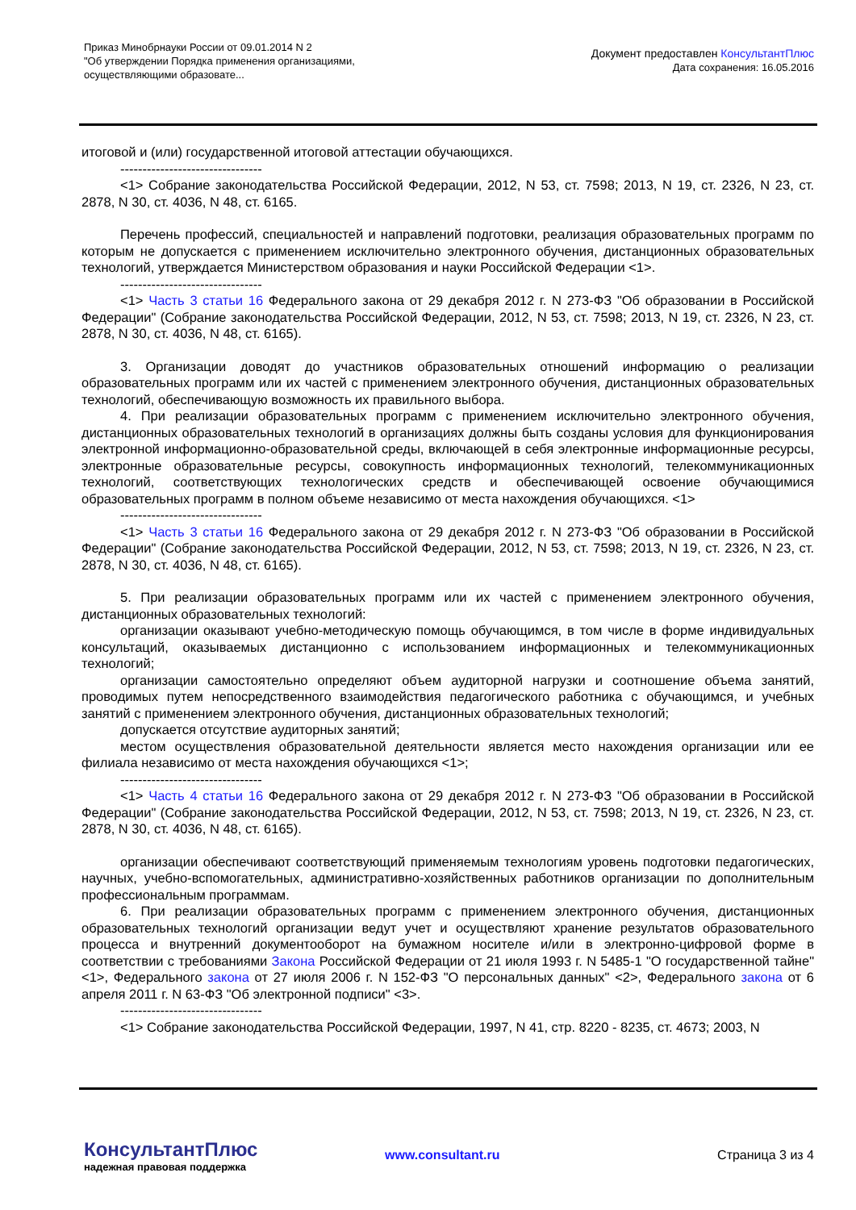Приказ Минобрнауки России от 09.01.2014 N 2
"Об утверждении Порядка применения организациями,
осуществляющими образовате...
Документ предоставлен КонсультантПлюс
Дата сохранения: 16.05.2016
итоговой и (или) государственной итоговой аттестации обучающихся.
--------------------------------
<1> Собрание законодательства Российской Федерации, 2012, N 53, ст. 7598; 2013, N 19, ст. 2326, N 23, ст. 2878, N 30, ст. 4036, N 48, ст. 6165.
Перечень профессий, специальностей и направлений подготовки, реализация образовательных программ по которым не допускается с применением исключительно электронного обучения, дистанционных образовательных технологий, утверждается Министерством образования и науки Российской Федерации <1>.
--------------------------------
<1> Часть 3 статьи 16 Федерального закона от 29 декабря 2012 г. N 273-ФЗ "Об образовании в Российской Федерации" (Собрание законодательства Российской Федерации, 2012, N 53, ст. 7598; 2013, N 19, ст. 2326, N 23, ст. 2878, N 30, ст. 4036, N 48, ст. 6165).
3. Организации доводят до участников образовательных отношений информацию о реализации образовательных программ или их частей с применением электронного обучения, дистанционных образовательных технологий, обеспечивающую возможность их правильного выбора.
4. При реализации образовательных программ с применением исключительно электронного обучения, дистанционных образовательных технологий в организациях должны быть созданы условия для функционирования электронной информационно-образовательной среды, включающей в себя электронные информационные ресурсы, электронные образовательные ресурсы, совокупность информационных технологий, телекоммуникационных технологий, соответствующих технологических средств и обеспечивающей освоение обучающимися образовательных программ в полном объеме независимо от места нахождения обучающихся. <1>
--------------------------------
<1> Часть 3 статьи 16 Федерального закона от 29 декабря 2012 г. N 273-ФЗ "Об образовании в Российской Федерации" (Собрание законодательства Российской Федерации, 2012, N 53, ст. 7598; 2013, N 19, ст. 2326, N 23, ст. 2878, N 30, ст. 4036, N 48, ст. 6165).
5. При реализации образовательных программ или их частей с применением электронного обучения, дистанционных образовательных технологий:
организации оказывают учебно-методическую помощь обучающимся, в том числе в форме индивидуальных консультаций, оказываемых дистанционно с использованием информационных и телекоммуникационных технологий;
организации самостоятельно определяют объем аудиторной нагрузки и соотношение объема занятий, проводимых путем непосредственного взаимодействия педагогического работника с обучающимся, и учебных занятий с применением электронного обучения, дистанционных образовательных технологий;
допускается отсутствие аудиторных занятий;
местом осуществления образовательной деятельности является место нахождения организации или ее филиала независимо от места нахождения обучающихся <1>;
--------------------------------
<1> Часть 4 статьи 16 Федерального закона от 29 декабря 2012 г. N 273-ФЗ "Об образовании в Российской Федерации" (Собрание законодательства Российской Федерации, 2012, N 53, ст. 7598; 2013, N 19, ст. 2326, N 23, ст. 2878, N 30, ст. 4036, N 48, ст. 6165).
организации обеспечивают соответствующий применяемым технологиям уровень подготовки педагогических, научных, учебно-вспомогательных, административно-хозяйственных работников организации по дополнительным профессиональным программам.
6. При реализации образовательных программ с применением электронного обучения, дистанционных образовательных технологий организации ведут учет и осуществляют хранение результатов образовательного процесса и внутренний документооборот на бумажном носителе и/или в электронно-цифровой форме в соответствии с требованиями Закона Российской Федерации от 21 июля 1993 г. N 5485-1 "О государственной тайне" <1>, Федерального закона от 27 июля 2006 г. N 152-ФЗ "О персональных данных" <2>, Федерального закона от 6 апреля 2011 г. N 63-ФЗ "Об электронной подписи" <3>.
--------------------------------
<1> Собрание законодательства Российской Федерации, 1997, N 41, стр. 8220 - 8235, ст. 4673; 2003, N
КонсультантПлюс
надежная правовая поддержка
www.consultant.ru Страница 3 из 4